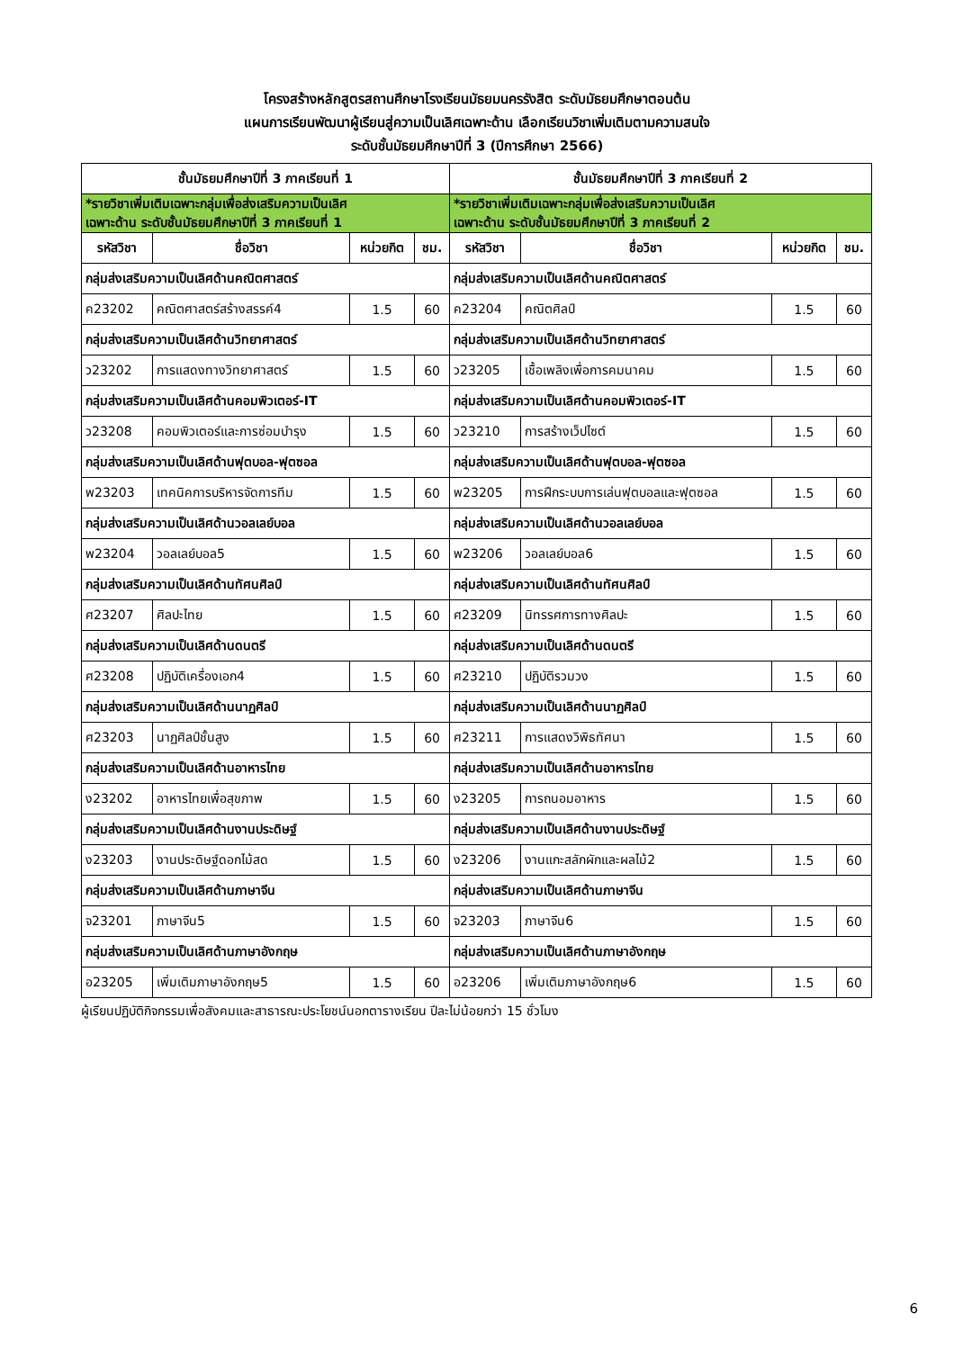โครงสร้างหลักสูตรสถานศึกษาโรงเรียนมัธยมนครรังสิต ระดับมัธยมศึกษาตอนต้น
แผนการเรียนพัฒนาผู้เรียนสู่ความเป็นเลิศเฉพาะด้าน เลือกเรียนวิชาเพิ่มเติมตามความสนใจ
ระดับชั้นมัธยมศึกษาปีที่ 3 (ปีการศึกษา 2566)
| ชั้นมัธยมศึกษาปีที่ 3 ภาคเรียนที่ 1 | | | | ชั้นมัธยมศึกษาปีที่ 3 ภาคเรียนที่ 2 | | | |
| --- | --- | --- | --- | --- | --- | --- | --- |
| *รายวิชาเพิ่มเติมเฉพาะกลุ่มเพื่อส่งเสริมความเป็นเลิศ เฉพาะด้าน ระดับชั้นมัธยมศึกษาปีที่ 3 ภาคเรียนที่ 1 | | | | *รายวิชาเพิ่มเติมเฉพาะกลุ่มเพื่อส่งเสริมความเป็นเลิศ เฉพาะด้าน ระดับชั้นมัธยมศึกษาปีที่ 3 ภาคเรียนที่ 2 | | | |
| รหัสวิชา | ชื่อวิชา | หน่วยกิต | ชม. | รหัสวิชา | ชื่อวิชา | หน่วยกิต | ชม. |
| กลุ่มส่งเสริมความเป็นเลิศด้านคณิตศาสตร์ | | | | กลุ่มส่งเสริมความเป็นเลิศด้านคณิตศาสตร์ | | | |
| ค23202 | คณิตศาสตร์สร้างสรรค์4 | 1.5 | 60 | ค23204 | คณิตศิลป์ | 1.5 | 60 |
| กลุ่มส่งเสริมความเป็นเลิศด้านวิทยาศาสตร์ | | | | กลุ่มส่งเสริมความเป็นเลิศด้านวิทยาศาสตร์ | | | |
| ว23202 | การแสดงทางวิทยาศาสตร์ | 1.5 | 60 | ว23205 | เชื้อเพลิงเพื่อการคมนาคม | 1.5 | 60 |
| กลุ่มส่งเสริมความเป็นเลิศด้านคอมพิวเตอร์-IT | | | | กลุ่มส่งเสริมความเป็นเลิศด้านคอมพิวเตอร์-IT | | | |
| ว23208 | คอมพิวเตอร์และการซ่อมบำรุง | 1.5 | 60 | ว23210 | การสร้างเว็ปไซต์ | 1.5 | 60 |
| กลุ่มส่งเสริมความเป็นเลิศด้านฟุตบอล-ฟุตซอล | | | | กลุ่มส่งเสริมความเป็นเลิศด้านฟุตบอล-ฟุตซอล | | | |
| พ23203 | เทคนิคการบริหารจัดการทีม | 1.5 | 60 | พ23205 | การฝึกระบบการเล่นฟุตบอลและฟุตซอล | 1.5 | 60 |
| กลุ่มส่งเสริมความเป็นเลิศด้านวอลเลย์บอล | | | | กลุ่มส่งเสริมความเป็นเลิศด้านวอลเลย์บอล | | | |
| พ23204 | วอลเลย์บอล5 | 1.5 | 60 | พ23206 | วอลเลย์บอล6 | 1.5 | 60 |
| กลุ่มส่งเสริมความเป็นเลิศด้านทัศนศิลป์ | | | | กลุ่มส่งเสริมความเป็นเลิศด้านทัศนศิลป์ | | | |
| ศ23207 | ศิลปะไทย | 1.5 | 60 | ศ23209 | นิทรรศการทางศิลปะ | 1.5 | 60 |
| กลุ่มส่งเสริมความเป็นเลิศด้านดนตรี | | | | กลุ่มส่งเสริมความเป็นเลิศด้านดนตรี | | | |
| ศ23208 | ปฏิบัติเครื่องเอก4 | 1.5 | 60 | ศ23210 | ปฏิบัติรวมวง | 1.5 | 60 |
| กลุ่มส่งเสริมความเป็นเลิศด้านนาฏศิลป์ | | | | กลุ่มส่งเสริมความเป็นเลิศด้านนาฏศิลป์ | | | |
| ศ23203 | นาฏศิลป์ชั้นสูง | 1.5 | 60 | ศ23211 | การแสดงวิพิธทัศนา | 1.5 | 60 |
| กลุ่มส่งเสริมความเป็นเลิศด้านอาหารไทย | | | | กลุ่มส่งเสริมความเป็นเลิศด้านอาหารไทย | | | |
| ง23202 | อาหารไทยเพื่อสุขภาพ | 1.5 | 60 | ง23205 | การถนอมอาหาร | 1.5 | 60 |
| กลุ่มส่งเสริมความเป็นเลิศด้านงานประดิษฐ์ | | | | กลุ่มส่งเสริมความเป็นเลิศด้านงานประดิษฐ์ | | | |
| ง23203 | งานประดิษฐ์ดอกไม้สด | 1.5 | 60 | ง23206 | งานแกะสลักผักและผลไม้2 | 1.5 | 60 |
| กลุ่มส่งเสริมความเป็นเลิศด้านภาษาจีน | | | | กลุ่มส่งเสริมความเป็นเลิศด้านภาษาจีน | | | |
| จ23201 | ภาษาจีน5 | 1.5 | 60 | จ23203 | ภาษาจีน6 | 1.5 | 60 |
| กลุ่มส่งเสริมความเป็นเลิศด้านภาษาอังกฤษ | | | | กลุ่มส่งเสริมความเป็นเลิศด้านภาษาอังกฤษ | | | |
| อ23205 | เพิ่มเติมภาษาอังกฤษ5 | 1.5 | 60 | อ23206 | เพิ่มเติมภาษาอังกฤษ6 | 1.5 | 60 |
ผู้เรียนปฏิบัติกิจกรรมเพื่อสังคมและสาธารณะประโยชน์นอกตารางเรียน ปีละไม่น้อยกว่า 15 ชั่วโมง
6